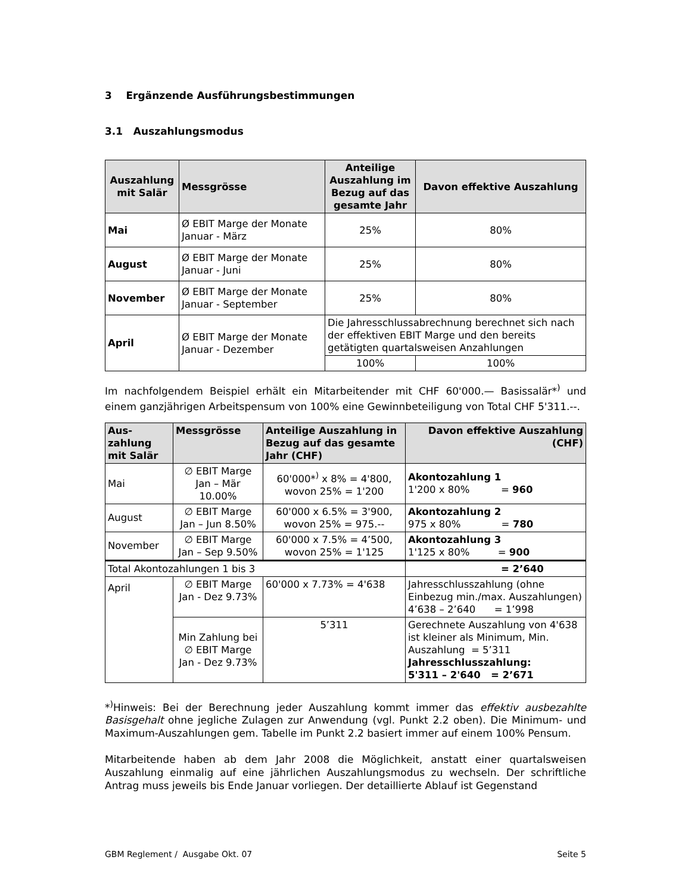3 Ergänzende Ausführungsbestimmungen
3.1 Auszahlungsmodus
| Auszahlung mit Salär | Messgrösse | Anteilige Auszahlung im Bezug auf das gesamte Jahr | Davon effektive Auszahlung |
| --- | --- | --- | --- |
| Mai | Ø EBIT Marge der Monate Januar - März | 25% | 80% |
| August | Ø EBIT Marge der Monate Januar - Juni | 25% | 80% |
| November | Ø EBIT Marge der Monate Januar - September | 25% | 80% |
| April | Ø EBIT Marge der Monate Januar - Dezember | Die Jahresschlussabrechnung berechnet sich nach der effektiven EBIT Marge und den bereits getätigten quartalsweisen Anzahlungen | |
| | | 100% | 100% |
Im nachfolgendem Beispiel erhält ein Mitarbeitender mit CHF 60'000.— Basissalär*<sup>)</sup> und einem ganzjährigen Arbeitspensum von 100% eine Gewinnbeteiligung von Total CHF 5'311.--.
| Aus- zahlung mit Salär | Messgrösse | Anteilige Auszahlung in Bezug auf das gesamte Jahr (CHF) | Davon effektive Auszahlung (CHF) |
| --- | --- | --- | --- |
| Mai | ∅ EBIT Marge Jan – Mär 10.00% | 60'000*<sup>)</sup> x 8% = 4'800, wovon 25% = 1'200 | Akontozahlung 1 1'200 x 80% = 960 |
| August | ∅ EBIT Marge Jan – Jun 8.50% | 60'000 x 6.5% = 3'900, wovon 25% = 975.-- | Akontozahlung 2 975 x 80% = 780 |
| November | ∅ EBIT Marge Jan – Sep 9.50% | 60'000 x 7.5% = 4’500, wovon 25% = 1'125 | Akontozahlung 3 1'125 x 80% = 900 |
| Total Akontozahlungen 1 bis 3 | | | = 2’640 |
| April | ∅ EBIT Marge Jan - Dez 9.73% | 60'000 x 7.73% = 4'638 | Jahresschlusszahlung (ohne Einbezug min./max. Auszahlungen) 4’638 – 2’640 = 1’998 |
| | Min Zahlung bei ∅ EBIT Marge Jan - Dez 9.73% | 5’311 | Gerechnete Auszahlung von 4'638 ist kleiner als Minimum, Min. Auszahlung = 5’311 Jahresschlusszahlung: 5'311 – 2'640 = 2’671 |
*<sup>)</sup>Hinweis: Bei der Berechnung jeder Auszahlung kommt immer das effektiv ausbezahlte Basisgehalt ohne jegliche Zulagen zur Anwendung (vgl. Punkt 2.2 oben). Die Minimum- und Maximum-Auszahlungen gem. Tabelle im Punkt 2.2 basiert immer auf einem 100% Pensum.
Mitarbeitende haben ab dem Jahr 2008 die Möglichkeit, anstatt einer quartalsweisen Auszahlung einmalig auf eine jährlichen Auszahlungsmodus zu wechseln. Der schriftliche Antrag muss jeweils bis Ende Januar vorliegen. Der detaillierte Ablauf ist Gegenstand
GBM Reglement / Ausgabe Okt. 07 Seite 5